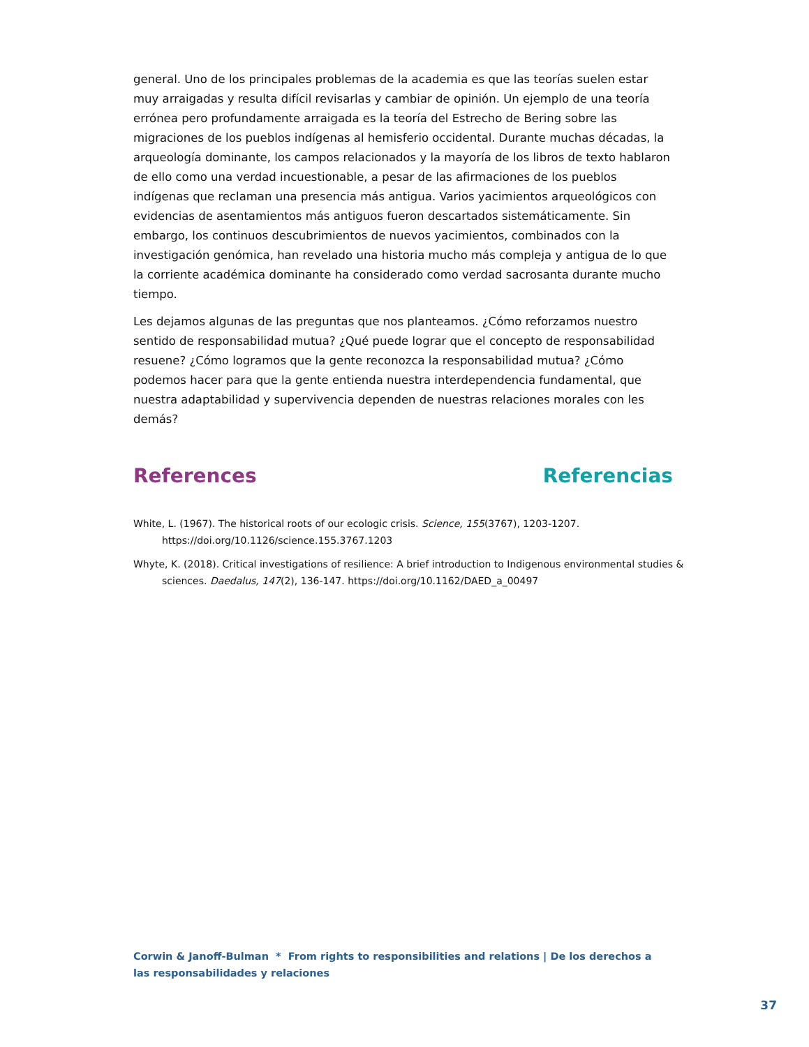general. Uno de los principales problemas de la academia es que las teorías suelen estar muy arraigadas y resulta difícil revisarlas y cambiar de opinión. Un ejemplo de una teoría errónea pero profundamente arraigada es la teoría del Estrecho de Bering sobre las migraciones de los pueblos indígenas al hemisferio occidental. Durante muchas décadas, la arqueología dominante, los campos relacionados y la mayoría de los libros de texto hablaron de ello como una verdad incuestionable, a pesar de las afirmaciones de los pueblos indígenas que reclaman una presencia más antigua. Varios yacimientos arqueológicos con evidencias de asentamientos más antiguos fueron descartados sistemáticamente. Sin embargo, los continuos descubrimientos de nuevos yacimientos, combinados con la investigación genómica, han revelado una historia mucho más compleja y antigua de lo que la corriente académica dominante ha considerado como verdad sacrosanta durante mucho tiempo.
Les dejamos algunas de las preguntas que nos planteamos. ¿Cómo reforzamos nuestro sentido de responsabilidad mutua? ¿Qué puede lograr que el concepto de responsabilidad resuene? ¿Cómo logramos que la gente reconozca la responsabilidad mutua? ¿Cómo podemos hacer para que la gente entienda nuestra interdependencia fundamental, que nuestra adaptabilidad y supervivencia dependen de nuestras relaciones morales con les demás?
References Referencias
White, L. (1967). The historical roots of our ecologic crisis. Science, 155(3767), 1203-1207. https://doi.org/10.1126/science.155.3767.1203
Whyte, K. (2018). Critical investigations of resilience: A brief introduction to Indigenous environmental studies & sciences. Daedalus, 147(2), 136-147. https://doi.org/10.1162/DAED_a_00497
Corwin & Janoff-Bulman * From rights to responsibilities and relations | De los derechos a las responsabilidades y relaciones
37